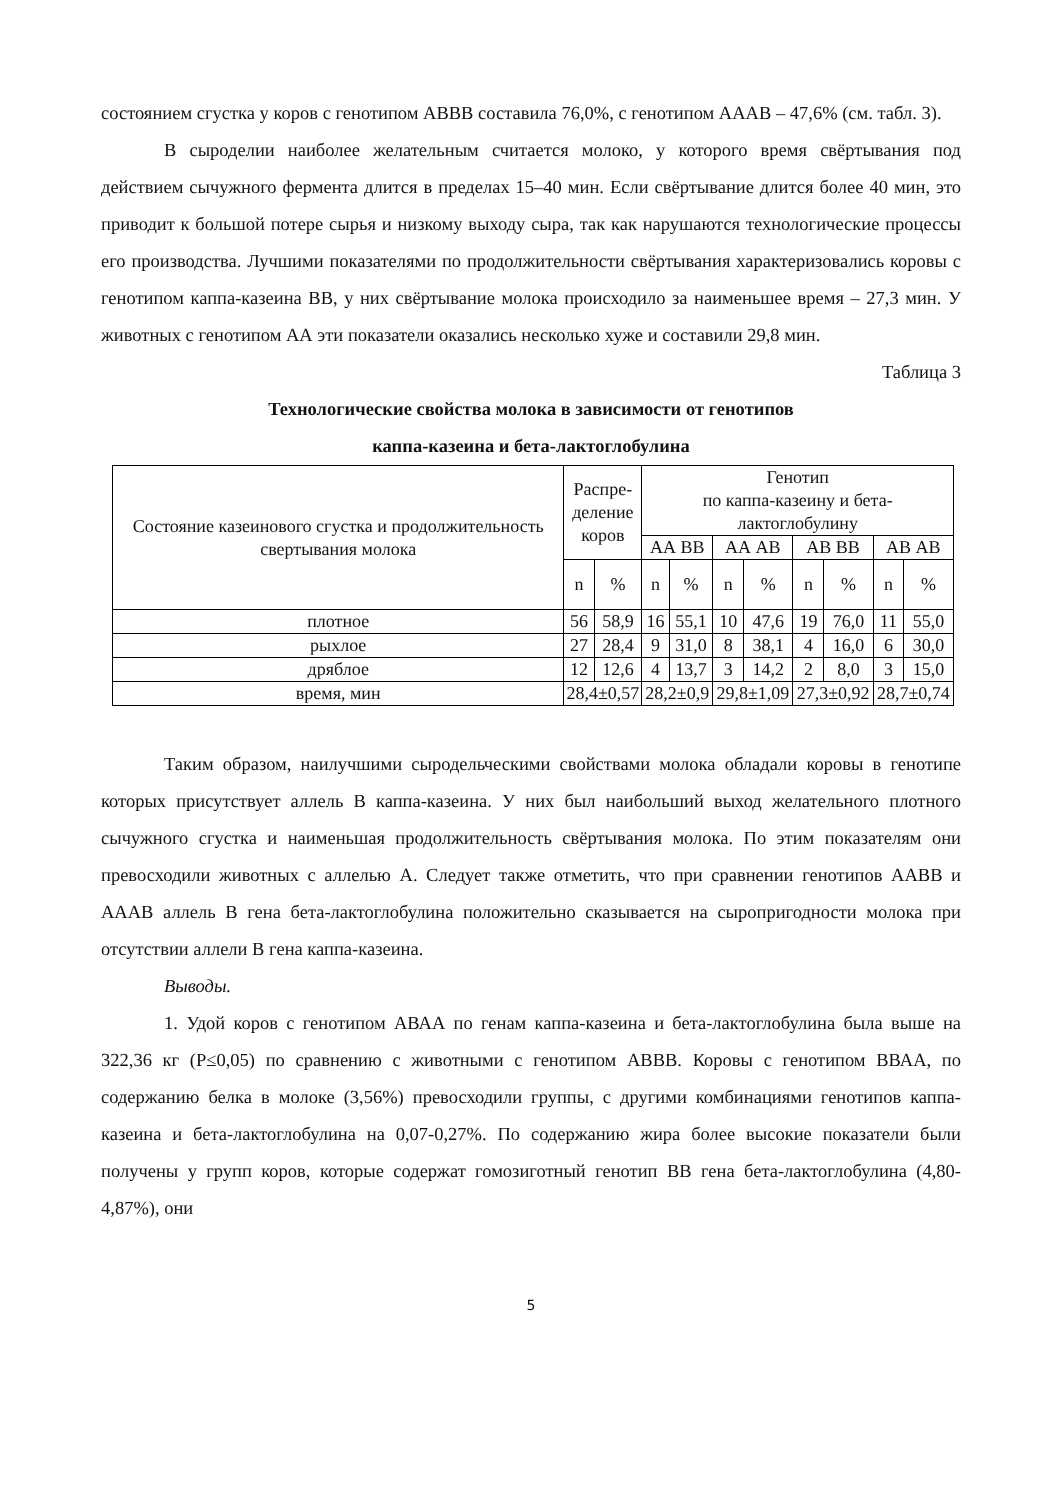состоянием сгустка у коров с генотипом АВВВ составила 76,0%, с генотипом АААВ – 47,6% (см. табл. 3).
В сыроделии наиболее желательным считается молоко, у которого время свёртывания под действием сычужного фермента длится в пределах 15–40 мин. Если свёртывание длится более 40 мин, это приводит к большой потере сырья и низкому выходу сыра, так как нарушаются технологические процессы его производства. Лучшими показателями по продолжительности свёртывания характеризовались коровы с генотипом каппа-казеина ВВ, у них свёртывание молока происходило за наименьшее время – 27,3 мин. У животных с генотипом АА эти показатели оказались несколько хуже и составили 29,8 мин.
Таблица 3
Технологические свойства молока в зависимости от генотипов
каппа-казеина и бета-лактоглобулина
| Состояние казеинового сгустка и продолжительность свертывания молока | Распре- деление коров | | Генотип по каппа-казеину и бета-лактоглобулину | | | | | | | |
| --- | --- | --- | --- | --- | --- | --- | --- | --- | --- | --- |
| | | | АА ВВ | | АА АВ | | АВ ВВ | | АВ АВ | |
| | n | % | n | % | n | % | n | % | n | % |
| плотное | 56 | 58,9 | 16 | 55,1 | 10 | 47,6 | 19 | 76,0 | 11 | 55,0 |
| рыхлое | 27 | 28,4 | 9 | 31,0 | 8 | 38,1 | 4 | 16,0 | 6 | 30,0 |
| дряблое | 12 | 12,6 | 4 | 13,7 | 3 | 14,2 | 2 | 8,0 | 3 | 15,0 |
| время, мин | 28,4±0,57 | | 28,2±0,9 | | 29,8±1,09 | | 27,3±0,92 | | 28,7±0,74 | |
Таким образом, наилучшими сыродельческими свойствами молока обладали коровы в генотипе которых присутствует аллель В каппа-казеина. У них был наибольший выход желательного плотного сычужного сгустка и наименьшая продолжительность свёртывания молока. По этим показателям они превосходили животных с аллелью А. Следует также отметить, что при сравнении генотипов ААВВ и АААВ аллель В гена бета-лактоглобулина положительно сказывается на сыропригодности молока при отсутствии аллели В гена каппа-казеина.
Выводы.
1. Удой коров с генотипом АВАА по генам каппа-казеина и бета-лактоглобулина была выше на 322,36 кг (Р≤0,05) по сравнению с животными с генотипом АВВВ. Коровы с генотипом ВВАА, по содержанию белка в молоке (3,56%) превосходили группы, с другими комбинациями генотипов каппа-казеина и бета-лактоглобулина на 0,07-0,27%. По содержанию жира более высокие показатели были получены у групп коров, которые содержат гомозиготный генотип ВВ гена бета-лактоглобулина (4,80-4,87%), они
5